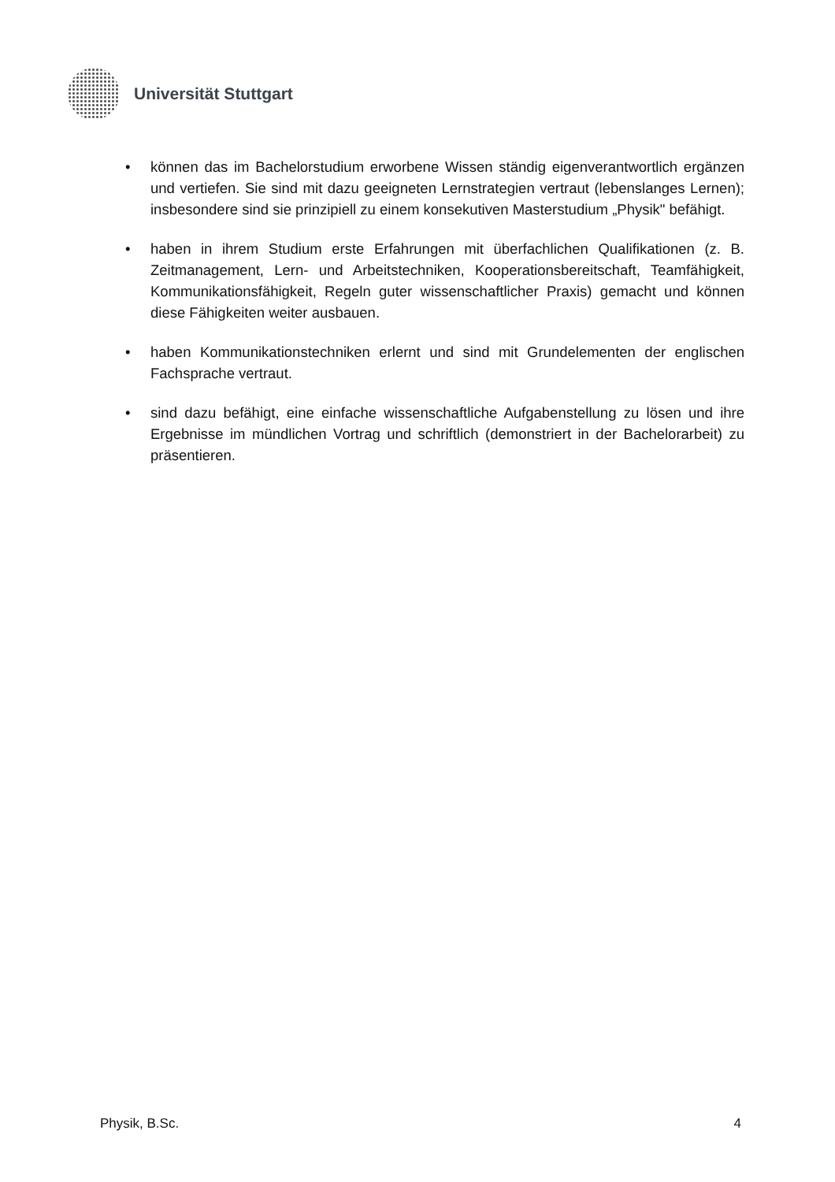Universität Stuttgart
• können das im Bachelorstudium erworbene Wissen ständig eigenverantwortlich ergänzen und vertiefen. Sie sind mit dazu geeigneten Lernstrategien vertraut (lebenslanges Lernen); insbesondere sind sie prinzipiell zu einem konsekutiven Masterstudium „Physik" befähigt.
• haben in ihrem Studium erste Erfahrungen mit überfachlichen Qualifikationen (z. B. Zeitmanagement, Lern- und Arbeitstechniken, Kooperationsbereitschaft, Teamfähigkeit, Kommunikationsfähigkeit, Regeln guter wissenschaftlicher Praxis) gemacht und können diese Fähigkeiten weiter ausbauen.
• haben Kommunikationstechniken erlernt und sind mit Grundelementen der englischen Fachsprache vertraut.
• sind dazu befähigt, eine einfache wissenschaftliche Aufgabenstellung zu lösen und ihre Ergebnisse im mündlichen Vortrag und schriftlich (demonstriert in der Bachelorarbeit) zu präsentieren.
Physik, B.Sc. 4